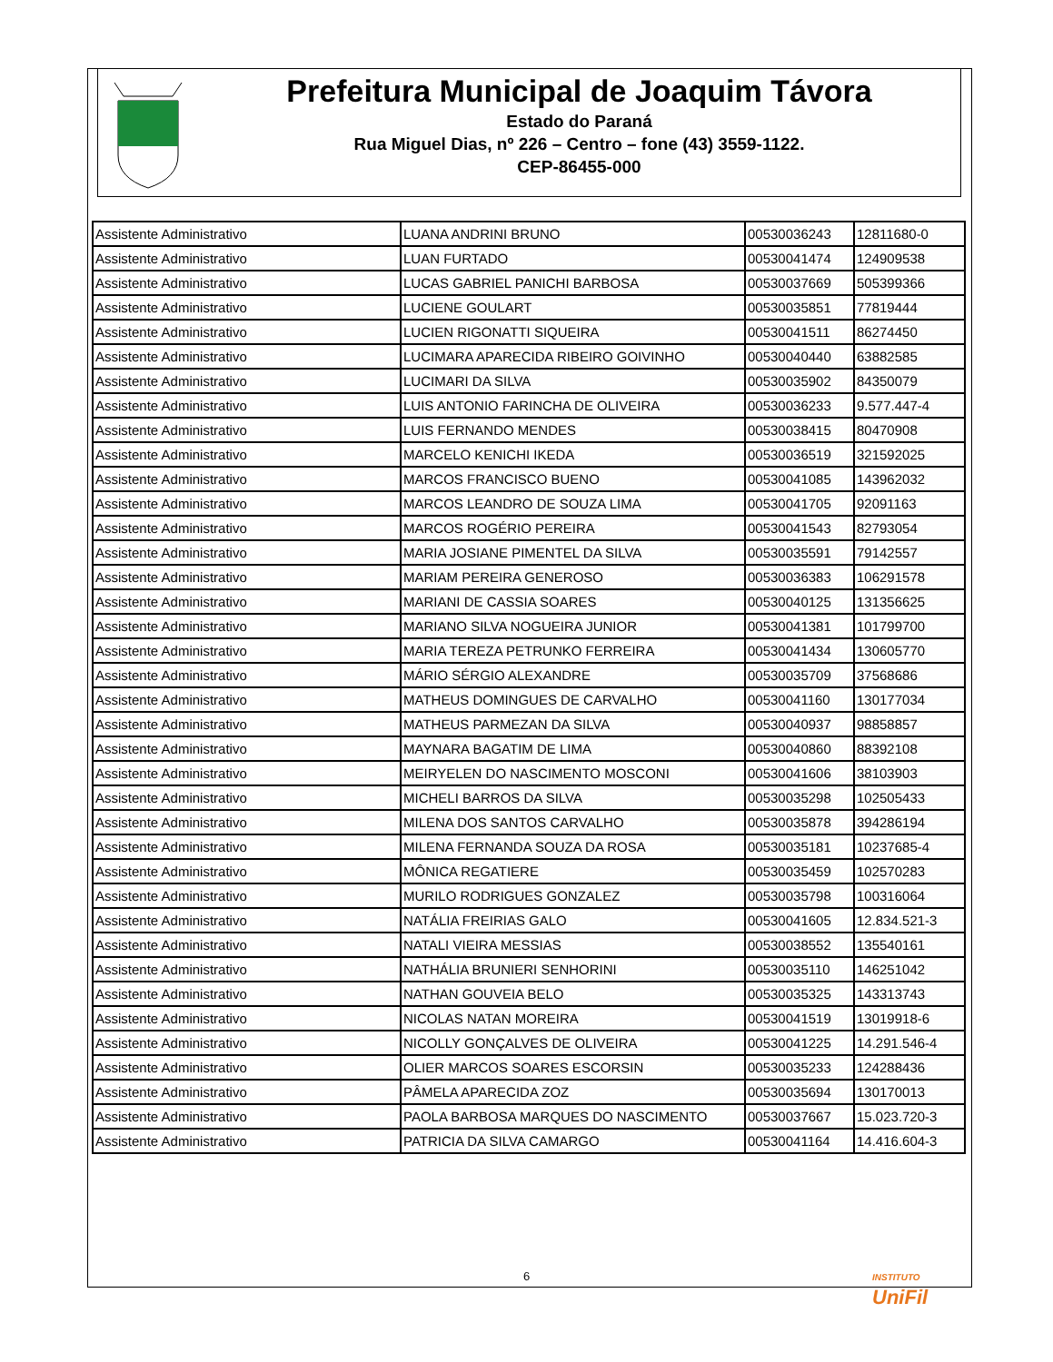Prefeitura Municipal de Joaquim Távora
Estado do Paraná
Rua Miguel Dias, nº 226 – Centro – fone (43) 3559-1122.
CEP-86455-000
| Assistente Administrativo | LUANA ANDRINI BRUNO | 00530036243 | 12811680-0 |
| Assistente Administrativo | LUAN FURTADO | 00530041474 | 124909538 |
| Assistente Administrativo | LUCAS GABRIEL PANICHI BARBOSA | 00530037669 | 505399366 |
| Assistente Administrativo | LUCIENE GOULART | 00530035851 | 77819444 |
| Assistente Administrativo | LUCIEN RIGONATTI SIQUEIRA | 00530041511 | 86274450 |
| Assistente Administrativo | LUCIMARA APARECIDA RIBEIRO GOIVINHO | 00530040440 | 63882585 |
| Assistente Administrativo | LUCIMARI DA SILVA | 00530035902 | 84350079 |
| Assistente Administrativo | LUIS ANTONIO FARINCHA DE OLIVEIRA | 00530036233 | 9.577.447-4 |
| Assistente Administrativo | LUIS FERNANDO MENDES | 00530038415 | 80470908 |
| Assistente Administrativo | MARCELO KENICHI IKEDA | 00530036519 | 321592025 |
| Assistente Administrativo | MARCOS FRANCISCO BUENO | 00530041085 | 143962032 |
| Assistente Administrativo | MARCOS LEANDRO DE SOUZA LIMA | 00530041705 | 92091163 |
| Assistente Administrativo | MARCOS ROGÉRIO PEREIRA | 00530041543 | 82793054 |
| Assistente Administrativo | MARIA JOSIANE PIMENTEL DA SILVA | 00530035591 | 79142557 |
| Assistente Administrativo | MARIAM PEREIRA GENEROSO | 00530036383 | 106291578 |
| Assistente Administrativo | MARIANI DE CASSIA SOARES | 00530040125 | 131356625 |
| Assistente Administrativo | MARIANO SILVA NOGUEIRA JUNIOR | 00530041381 | 101799700 |
| Assistente Administrativo | MARIA TEREZA PETRUNKO FERREIRA | 00530041434 | 130605770 |
| Assistente Administrativo | MÁRIO SÉRGIO ALEXANDRE | 00530035709 | 37568686 |
| Assistente Administrativo | MATHEUS DOMINGUES DE CARVALHO | 00530041160 | 130177034 |
| Assistente Administrativo | MATHEUS PARMEZAN DA SILVA | 00530040937 | 98858857 |
| Assistente Administrativo | MAYNARA BAGATIM DE LIMA | 00530040860 | 88392108 |
| Assistente Administrativo | MEIRYELEN DO NASCIMENTO MOSCONI | 00530041606 | 38103903 |
| Assistente Administrativo | MICHELI BARROS DA SILVA | 00530035298 | 102505433 |
| Assistente Administrativo | MILENA DOS SANTOS CARVALHO | 00530035878 | 394286194 |
| Assistente Administrativo | MILENA FERNANDA SOUZA DA ROSA | 00530035181 | 10237685-4 |
| Assistente Administrativo | MÔNICA REGATIERE | 00530035459 | 102570283 |
| Assistente Administrativo | MURILO RODRIGUES GONZALEZ | 00530035798 | 100316064 |
| Assistente Administrativo | NATÁLIA FREIRIAS GALO | 00530041605 | 12.834.521-3 |
| Assistente Administrativo | NATALI VIEIRA MESSIAS | 00530038552 | 135540161 |
| Assistente Administrativo | NATHÁLIA BRUNIERI SENHORINI | 00530035110 | 146251042 |
| Assistente Administrativo | NATHAN GOUVEIA BELO | 00530035325 | 143313743 |
| Assistente Administrativo | NICOLAS NATAN MOREIRA | 00530041519 | 13019918-6 |
| Assistente Administrativo | NICOLLY GONÇALVES DE OLIVEIRA | 00530041225 | 14.291.546-4 |
| Assistente Administrativo | OLIER MARCOS SOARES ESCORSIN | 00530035233 | 124288436 |
| Assistente Administrativo | PÂMELA APARECIDA ZOZ | 00530035694 | 130170013 |
| Assistente Administrativo | PAOLA BARBOSA MARQUES DO NASCIMENTO | 00530037667 | 15.023.720-3 |
| Assistente Administrativo | PATRICIA DA SILVA CAMARGO | 00530041164 | 14.416.604-3 |
INSTITUTO
UniFil
6